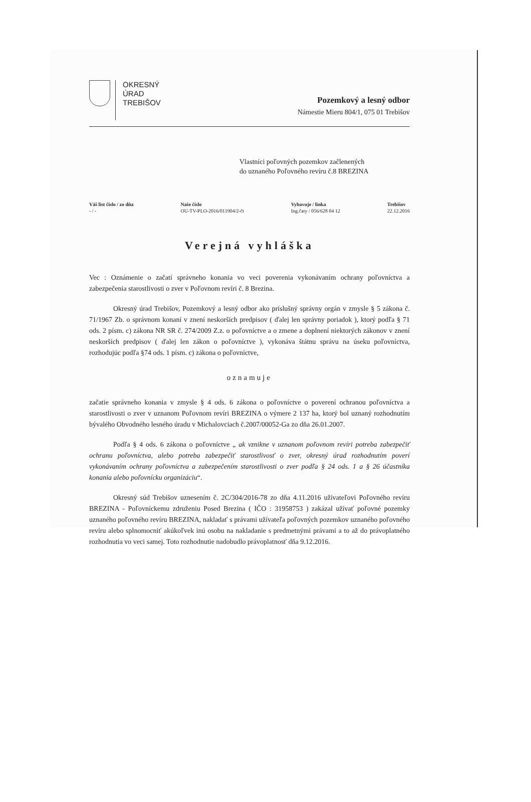OKRESNÝ
ÚRAD
TREBIŠOV
Pozemkový a lesný odbor
Námestie Mieru 804/1, 075 01 Trebišov
Vlastníci poľovných pozemkov začlenených
do uznaného Poľovného revíru č.8 BREZINA
Váš list číslo / zo dňa
- / -
Naše číslo
OU-TV-PLO-2016/011904/2-čt
Vybavuje / linka
Ing.čaty / 056/628 04 12
Trebišov
22.12.2016
Verejná vyhláška
Vec : Oznámenie o začatí správneho konania vo veci poverenia vykonávaním ochrany poľovníctva a zabezpečenia starostlivosti o zver v Poľovnom revíri č. 8 Brezina.
Okresný úrad Trebišov, Pozemkový a lesný odbor ako príslušný správny orgán v zmysle § 5 zákona č. 71/1967 Zb. o správnom konaní v znení neskorších predpisov ( ďalej len správny poriadok ), ktorý podľa § 71 ods. 2 písm. c) zákona NR SR č. 274/2009 Z.z. o poľovníctve a o zmene a doplnení niektorých zákonov v znení neskorších predpisov ( ďalej len zákon o poľovníctve ), vykonáva štátnu správu na úseku poľovníctva, rozhodujúc podľa §74 ods. 1 písm. c) zákona o poľovníctve,
oznamuje
začatie správneho konania v zmysle § 4 ods. 6 zákona o poľovníctve o poverení ochranou poľovníctva a starostlivosti o zver v uznanom Poľovnom revíri BREZINA o výmere 2 137 ha, ktorý bol uznaný rozhodnutím bývalého Obvodného lesného úradu v Michalovciach č.2007/00052-Ga zo dňa 26.01.2007.
Podľa § 4 ods. 6 zákona o poľovníctve „ ak vznikne v uznanom poľovnom revíri potreba zabezpečiť ochranu poľovníctva, alebo potreba zabezpečiť starostlivosť o zver, okresný úrad rozhodnutím poverí vykonávaním ochrany poľovníctva a zabezpečením starostlivosti o zver podľa § 24 ods. 1 a § 26 účastníka konania alebo poľovnícku organizáciu“.
Okresný súd Trebišov uznesením č. 2C/304/2016-78 zo dňa 4.11.2016 užívateľovi Poľovného revíru BREZINA - Poľovníckemu združeniu Posed Brezina ( IČO : 31958753 ) zakázal užívať poľovné pozemky uznaného poľovného revíru BREZINA, nakladať s právami užívateľa poľovných pozemkov uznaného poľovného revíru alebo splnomocniť akúkoľvek inú osobu na nakladanie s predmetnými právami a to až do právoplatného rozhodnutia vo veci samej. Toto rozhodnutie nadobudlo právoplatnosť dňa 9.12.2016.